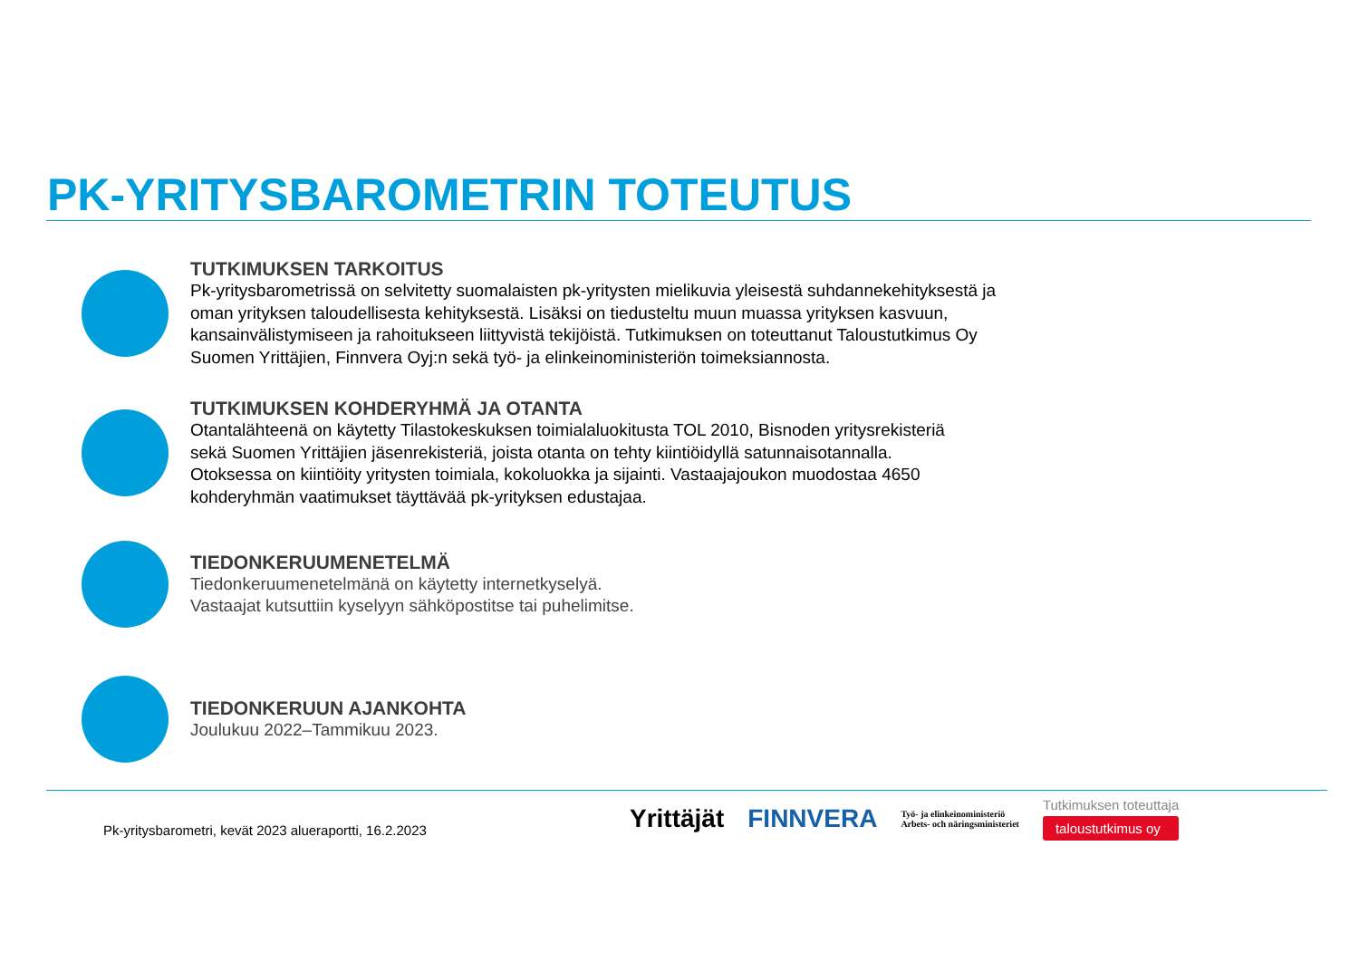PK-YRITYSBAROMETRIN TOTEUTUS
TUTKIMUKSEN TARKOITUS
Pk-yritysbarometrissä on selvitetty suomalaisten pk-yritysten mielikuvia yleisestä suhdannekehityksestä ja
oman yrityksen taloudellisesta kehityksestä. Lisäksi on tiedusteltu muun muassa yrityksen kasvuun,
kansainvälistymiseen ja rahoitukseen liittyvistä tekijöistä. Tutkimuksen on toteuttanut Taloustutkimus Oy
Suomen Yrittäjien, Finnvera Oyj:n sekä työ- ja elinkeinoministeriön toimeksiannosta.
TUTKIMUKSEN KOHDERYHMÄ JA OTANTA
Otantalähteenä on käytetty Tilastokeskuksen toimialaluokitusta TOL 2010, Bisnoden yritysrekisteriä
sekä Suomen Yrittäjien jäsenrekisteriä, joista otanta on tehty kiintiöidyllä satunnaisotannalla.
Otoksessa on kiintiöity yritysten toimiala, kokoluokka ja sijainti. Vastaajajoukon muodostaa 4650
kohderyhmän vaatimukset täyttävää pk-yrityksen edustajaa.
TIEDONKERUUMENETELMÄ
Tiedonkeruumenetelmänä on käytetty internetkyselyä.
Vastaajat kutsuttiin kyselyyn sähköpostitse tai puhelimitse.
TIEDONKERUUN AJANKOHTA
Joulukuu 2022–Tammikuu 2023.
Pk-yritysbarometri, kevät 2023 alueraportti, 16.2.2023
Yrittäjät FINNVERA Työ- ja elinkeinoministeriö
Arbets- och näringsministeriet Tutkimuksen toteuttaja
taloustutkimus oy